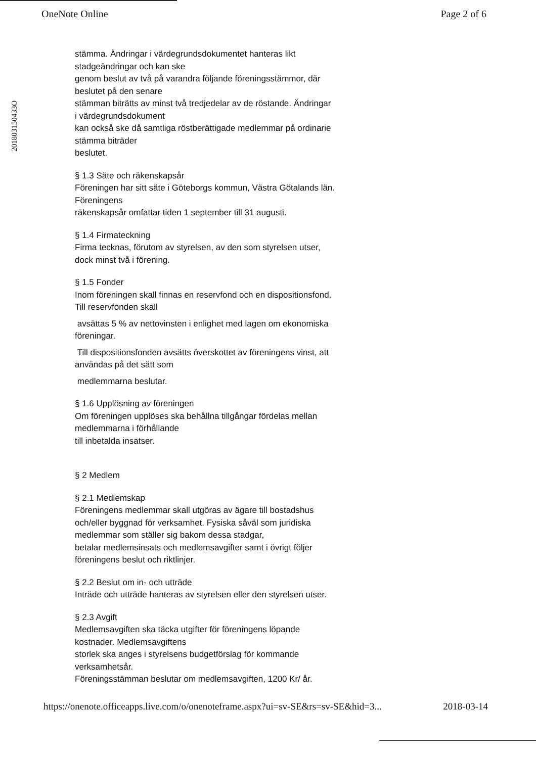OneNote Online Page 2 of 6
201803150433O
stämma. Ändringar i värdegrundsdokumentet hanteras likt
stadgeändringar och kan ske
genom beslut av två på varandra följande föreningsstämmor, där
beslutet på den senare
stämman biträtts av minst två tredjedelar av de röstande. Ändringar
i värdegrundsdokument
kan också ske då samtliga röstberättigade medlemmar på ordinarie
stämma biträder
beslutet.
§ 1.3 Säte och räkenskapsår
Föreningen har sitt säte i Göteborgs kommun, Västra Götalands län.
Föreningens
räkenskapsår omfattar tiden 1 september till 31 augusti.
§ 1.4 Firmateckning
Firma tecknas, förutom av styrelsen, av den som styrelsen utser,
dock minst två i förening.
§ 1.5 Fonder
Inom föreningen skall finnas en reservfond och en dispositionsfond.
Till reservfonden skall
avsättas 5 % av nettovinsten i enlighet med lagen om ekonomiska
föreningar.
Till dispositionsfonden avsätts överskottet av föreningens vinst, att
användas på det sätt som
medlemmarna beslutar.
§ 1.6 Upplösning av föreningen
Om föreningen upplöses ska behållna tillgångar fördelas mellan
medlemmarna i förhållande
till inbetalda insatser.
§ 2 Medlem
§ 2.1 Medlemskap
Föreningens medlemmar skall utgöras av ägare till bostadshus
och/eller byggnad för verksamhet. Fysiska såväl som juridiska
medlemmar som ställer sig bakom dessa stadgar,
betalar medlemsinsats och medlemsavgifter samt i övrigt följer
föreningens beslut och riktlinjer.
§ 2.2 Beslut om in- och utträde
Inträde och utträde hanteras av styrelsen eller den styrelsen utser.
§ 2.3 Avgift
Medlemsavgiften ska täcka utgifter för föreningens löpande
kostnader. Medlemsavgiftens
storlek ska anges i styrelsens budgetförslag för kommande
verksamhetsår.
Föreningsstämman beslutar om medlemsavgiften, 1200 Kr/ år.
https://onenote.officeapps.live.com/o/onenoteframe.aspx?ui=sv-SE&rs=sv-SE&hid=3... 2018-03-14